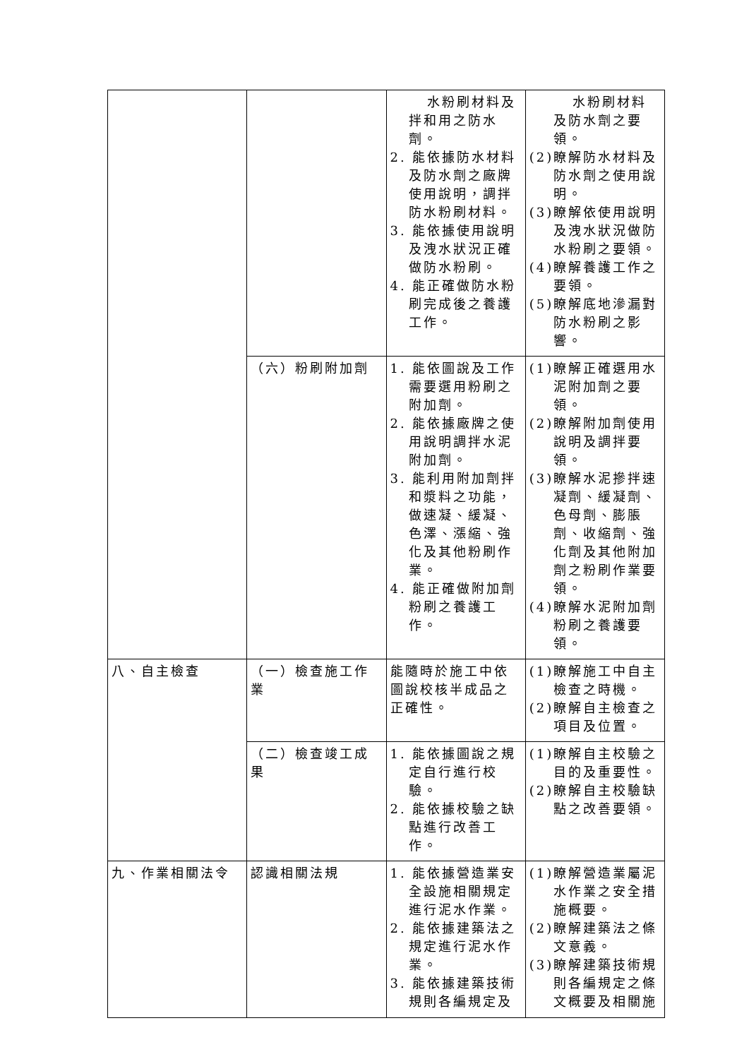| | | 水粉刷材料及拌和用之防水劑。 2. 能依據防水材料及防水劑之廠牌使用說明，調拌防水粉刷材料。 3. 能依據使用說明及洩水狀況正確做防水粉刷。 4. 能正確做防水粉刷完成後之養護工作。 | 水粉刷材料及防水劑之要領。 (2)瞭解防水材料及防水劑之使用說明。 (3)瞭解依使用說明及洩水狀況做防水粉刷之要領。 (4)瞭解養護工作之要領。 (5)瞭解底地滲漏對防水粉刷之影響。 |
| | （六）粉刷附加劑 | 1. 能依圖說及工作需要選用粉刷之附加劑。 2. 能依據廠牌之使用說明調拌水泥附加劑。 3. 能利用附加劑拌和漿料之功能，做速凝、緩凝、色澤、漲縮、強化及其他粉刷作業。 4. 能正確做附加劑粉刷之養護工作。 | (1)瞭解正確選用水泥附加劑之要領。 (2)瞭解附加劑使用說明及調拌要領。 (3)瞭解水泥摻拌速凝劑、緩凝劑、色母劑、膨脹劑、收縮劑、強化劑及其他附加劑之粉刷作業要領。 (4)瞭解水泥附加劑粉刷之養護要領。 |
| 八、自主檢查 | （一）檢查施工作業 | 能隨時於施工中依圖說校核半成品之正確性。 | (1)瞭解施工中自主檢查之時機。 (2)瞭解自主檢查之項目及位置。 |
| | （二）檢查竣工成果 | 1. 能依據圖說之規定自行進行校驗。 2. 能依據校驗之缺點進行改善工作。 | (1)瞭解自主校驗之目的及重要性。 (2)瞭解自主校驗缺點之改善要領。 |
| 九、作業相關法令 | 認識相關法規 | 1. 能依據營造業安全設施相關規定進行泥水作業。 2. 能依據建築法之規定進行泥水作業。 3. 能依據建築技術規則各編規定及 | (1)瞭解營造業屬泥水作業之安全措施概要。 (2)瞭解建築法之條文意義。 (3)瞭解建築技術規則各編規定之條文概要及相關施 |